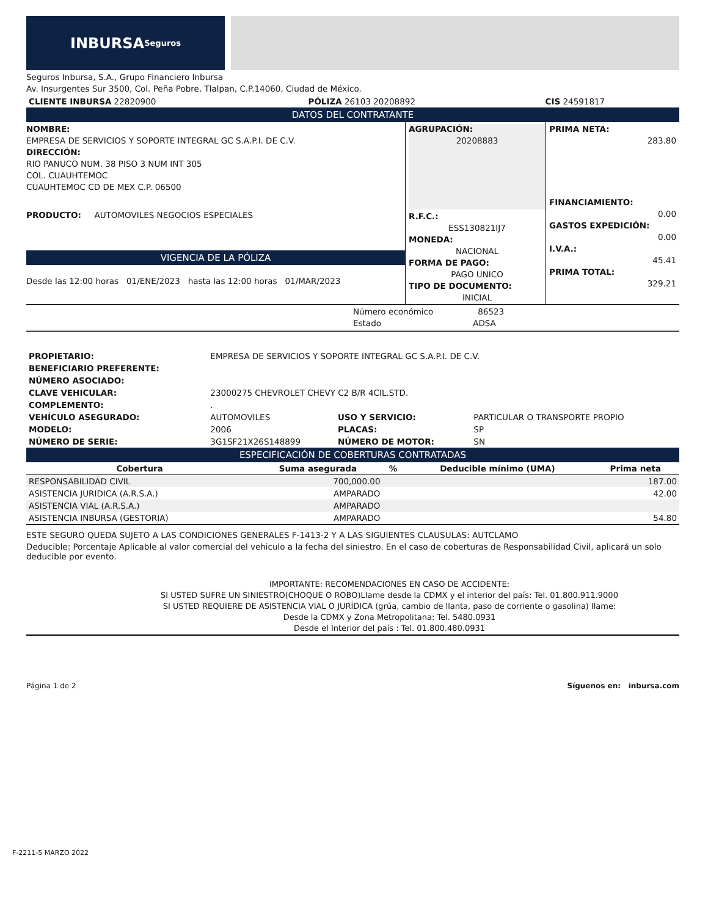F-2211-5 MARZO 2022
INBURSA Seguros
Seguros Inbursa, S.A., Grupo Financiero Inbursa
Av. Insurgentes Sur 3500, Col. Peña Pobre, Tlalpan, C.P.14060, Ciudad de México.
| CLIENTE INBURSA 22820900 | PÓLIZA 26103 20208892 | CIS 24591817 |
DATOS DEL CONTRATANTE
NOMBRE:
EMPRESA DE SERVICIOS Y SOPORTE INTEGRAL GC S.A.P.I. DE C.V.
DIRECCIÓN:
RIO PANUCO NUM. 38 PISO 3 NUM INT 305
COL. CUAUHTEMOC
CUAUHTEMOC CD DE MEX C.P. 06500
PRODUCTO: AUTOMOVILES NEGOCIOS ESPECIALES
VIGENCIA DE LA PÓLIZA
Desde las 12:00 horas 01/ENE/2023 hasta las 12:00 horas 01/MAR/2023
AGRUPACIÓN:
20208883
R.F.C.:
ESS130821IJ7
MONEDA:
NACIONAL
FORMA DE PAGO:
PAGO UNICO
TIPO DE DOCUMENTO:
INICIAL
PRIMA NETA:
283.80
FINANCIAMIENTO:
0.00
GASTOS EXPEDICIÓN:
0.00
I.V.A.:
45.41
PRIMA TOTAL:
329.21
Número económico 86523
Estado ADSA
| PROPIETARIO: | EMPRESA DE SERVICIOS Y SOPORTE INTEGRAL GC S.A.P.I. DE C.V. | | |
| BENEFICIARIO PREFERENTE: | | | |
| NÚMERO ASOCIADO: | | | |
| CLAVE VEHICULAR: | 23000275 CHEVROLET CHEVY C2 B/R 4CIL.STD. | | |
| COMPLEMENTO: | . | | |
| VEHÍCULO ASEGURADO: | AUTOMOVILES | USO Y SERVICIO: | PARTICULAR O TRANSPORTE PROPIO |
| MODELO: | 2006 | PLACAS: | SP |
| NÚMERO DE SERIE: | 3G1SF21X26S148899 | NÚMERO DE MOTOR: | SN |
ESPECIFICACIÓN DE COBERTURAS CONTRATADAS
| Cobertura | Suma asegurada | % | Deducible mínimo (UMA) | Prima neta |
| --- | --- | --- | --- | --- |
| RESPONSABILIDAD CIVIL | 700,000.00 | | | 187.00 |
| ASISTENCIA JURIDICA (A.R.S.A.) | AMPARADO | | | 42.00 |
| ASISTENCIA VIAL (A.R.S.A.) | AMPARADO | | | |
| ASISTENCIA INBURSA (GESTORIA) | AMPARADO | | | 54.80 |
ESTE SEGURO QUEDA SUJETO A LAS CONDICIONES GENERALES F-1413-2 Y A LAS SIGUIENTES CLAUSULAS: AUTCLAMO
Deducible: Porcentaje Aplicable al valor comercial del vehiculo a la fecha del siniestro. En el caso de coberturas de Responsabilidad Civil, aplicará un solo deducible por evento.
IMPORTANTE: RECOMENDACIONES EN CASO DE ACCIDENTE:
SI USTED SUFRE UN SINIESTRO(CHOQUE O ROBO)Llame desde la CDMX y el interior del país: Tel. 01.800.911.9000
SI USTED REQUIERE DE ASISTENCIA VIAL O JURÍDICA (grúa, cambio de llanta, paso de corriente o gasolina) llame:
Desde la CDMX y Zona Metropolitana: Tel. 5480.0931
Desde el Interior del país : Tel. 01.800.480.0931
Página 1 de 2 Síguenos en: inbursa.com